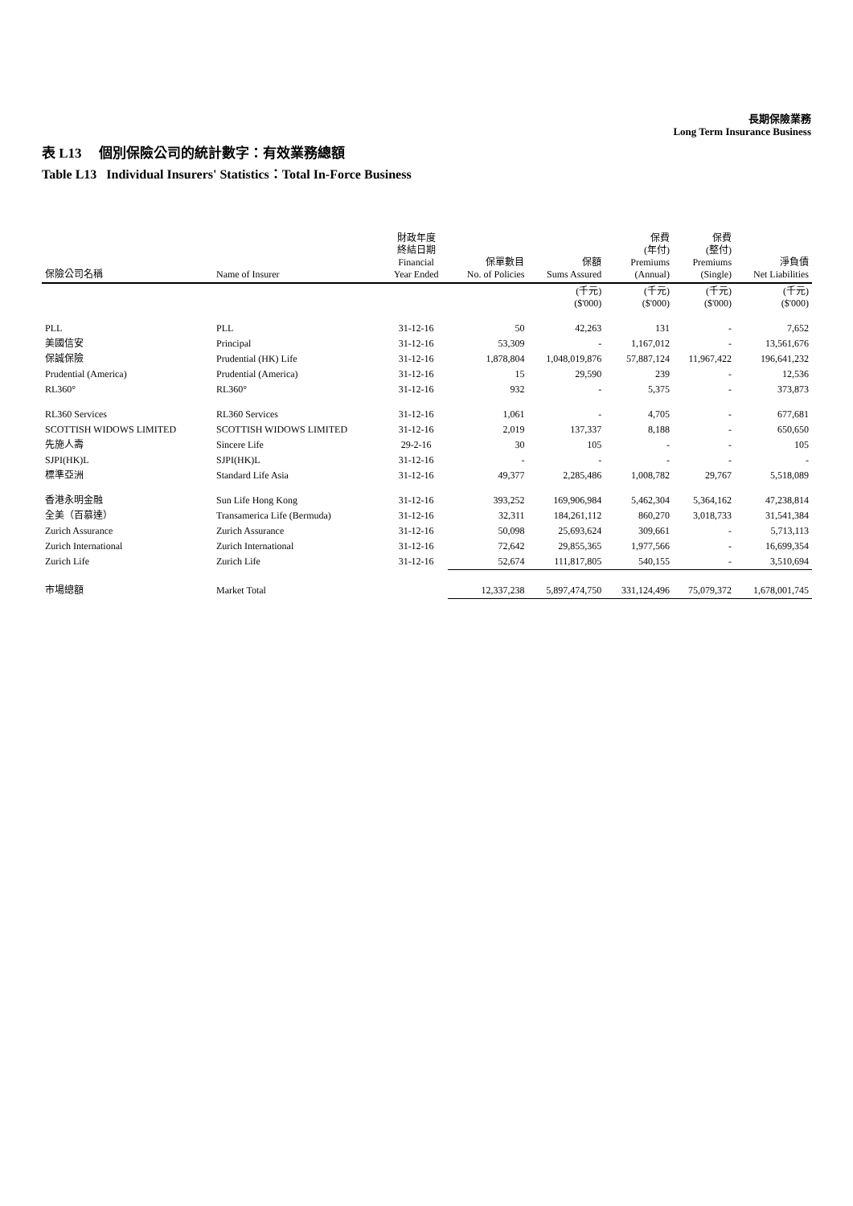長期保險業務
Long Term Insurance Business
表 L13 個別保險公司的統計數字：有效業務總額
Table L13 Individual Insurers' Statistics：Total In-Force Business
| 保險公司名稱 | Name of Insurer | 財政年度 終結日期 Financial Year Ended | 保單數目 No. of Policies | 保額 Sums Assured | 保費 (年付) Premiums (Annual) | 保費 (整付) Premiums (Single) | 淨負債 Net Liabilities |
| --- | --- | --- | --- | --- | --- | --- | --- |
| | | | | (千元) ($'000) | (千元) ($'000) | (千元) ($'000) | (千元) ($'000) |
| PLL | PLL | 31-12-16 | 50 | 42,263 | 131 | - | 7,652 |
| 美國信安 | Principal | 31-12-16 | 53,309 | - | 1,167,012 | - | 13,561,676 |
| 保誠保險 | Prudential (HK) Life | 31-12-16 | 1,878,804 | 1,048,019,876 | 57,887,124 | 11,967,422 | 196,641,232 |
| Prudential (America) | Prudential (America) | 31-12-16 | 15 | 29,590 | 239 | - | 12,536 |
| RL360° | RL360° | 31-12-16 | 932 | - | 5,375 | - | 373,873 |
| RL360 Services | RL360 Services | 31-12-16 | 1,061 | - | 4,705 | - | 677,681 |
| SCOTTISH WIDOWS LIMITED | SCOTTISH WIDOWS LIMITED | 31-12-16 | 2,019 | 137,337 | 8,188 | - | 650,650 |
| 先施人壽 | Sincere Life | 29-2-16 | 30 | 105 | - | - | 105 |
| SJPI(HK)L | SJPI(HK)L | 31-12-16 | - | - | - | - | - |
| 標準亞洲 | Standard Life Asia | 31-12-16 | 49,377 | 2,285,486 | 1,008,782 | 29,767 | 5,518,089 |
| 香港永明金融 | Sun Life Hong Kong | 31-12-16 | 393,252 | 169,906,984 | 5,462,304 | 5,364,162 | 47,238,814 |
| 全美（百慕達） | Transamerica Life (Bermuda) | 31-12-16 | 32,311 | 184,261,112 | 860,270 | 3,018,733 | 31,541,384 |
| Zurich Assurance | Zurich Assurance | 31-12-16 | 50,098 | 25,693,624 | 309,661 | - | 5,713,113 |
| Zurich International | Zurich International | 31-12-16 | 72,642 | 29,855,365 | 1,977,566 | - | 16,699,354 |
| Zurich Life | Zurich Life | 31-12-16 | 52,674 | 111,817,805 | 540,155 | - | 3,510,694 |
| 市場總額 | Market Total | | 12,337,238 | 5,897,474,750 | 331,124,496 | 75,079,372 | 1,678,001,745 |